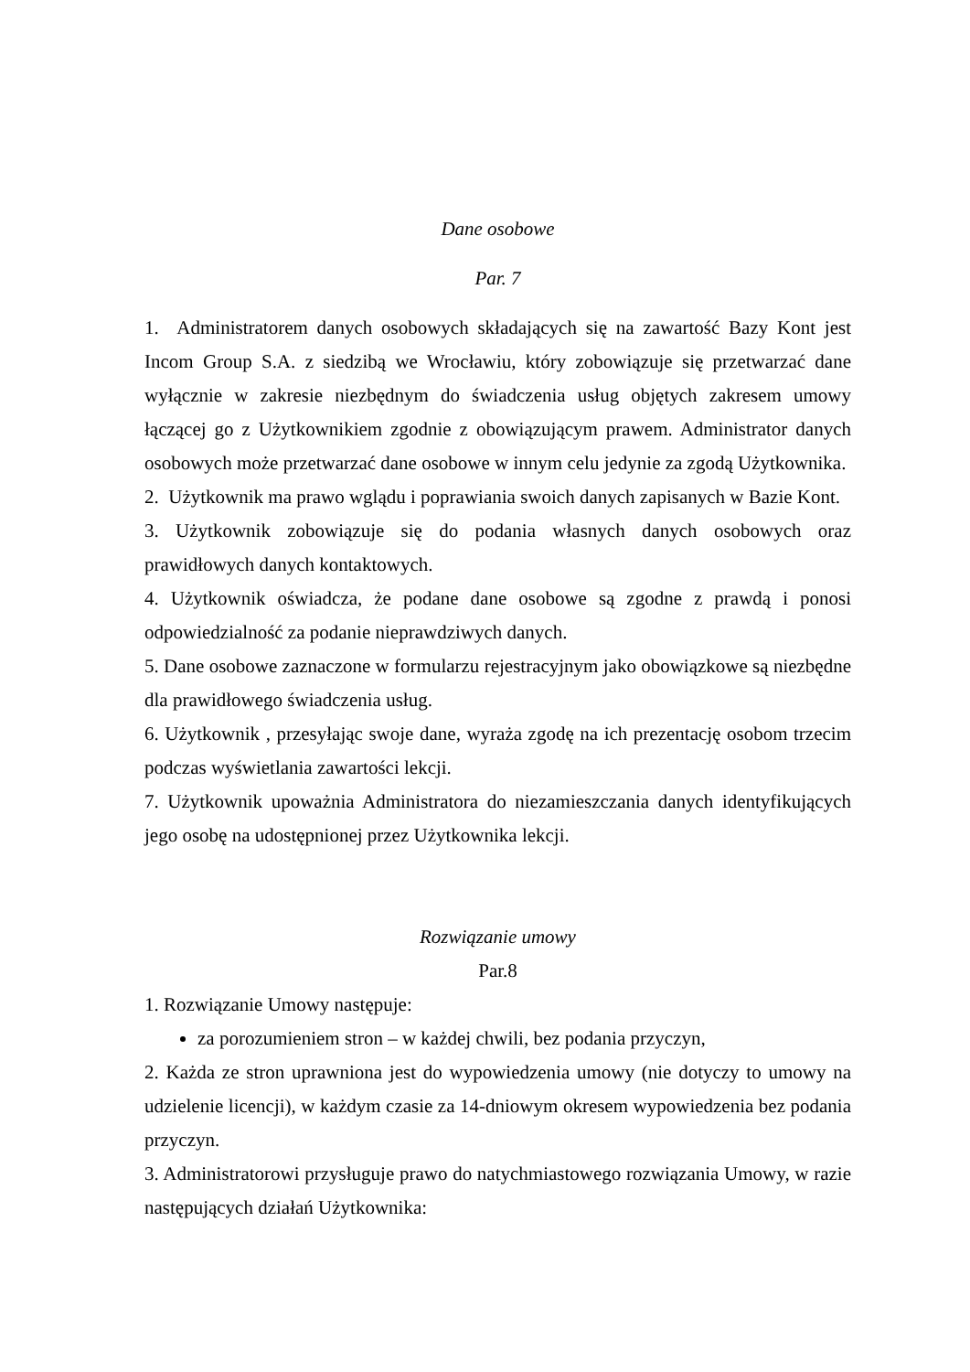Dane osobowe
Par. 7
1. Administratorem danych osobowych składających się na zawartość Bazy Kont jest Incom Group S.A. z siedzibą we Wrocławiu, który zobowiązuje się przetwarzać dane wyłącznie w zakresie niezbędnym do świadczenia usług objętych zakresem umowy łączącej go z Użytkownikiem zgodnie z obowiązującym prawem. Administrator danych osobowych może przetwarzać dane osobowe w innym celu jedynie za zgodą Użytkownika.
2. Użytkownik ma prawo wglądu i poprawiania swoich danych zapisanych w Bazie Kont.
3. Użytkownik zobowiązuje się do podania własnych danych osobowych oraz prawidłowych danych kontaktowych.
4. Użytkownik oświadcza, że podane dane osobowe są zgodne z prawdą i ponosi odpowiedzialność za podanie nieprawdziwych danych.
5. Dane osobowe zaznaczone w formularzu rejestracyjnym jako obowiązkowe są niezbędne dla prawidłowego świadczenia usług.
6. Użytkownik , przesyłając swoje dane, wyraża zgodę na ich prezentację osobom trzecim podczas wyświetlania zawartości lekcji.
7. Użytkownik upoważnia Administratora do niezamieszczania danych identyfikujących jego osobę na udostępnionej przez Użytkownika lekcji.
Rozwiązanie umowy
Par.8
1. Rozwiązanie Umowy następuje:
za porozumieniem stron – w każdej chwili, bez podania przyczyn,
2. Każda ze stron uprawniona jest do wypowiedzenia umowy (nie dotyczy to umowy na udzielenie licencji), w każdym czasie za 14-dniowym okresem wypowiedzenia bez podania przyczyn.
3. Administratorowi przysługuje prawo do natychmiastowego rozwiązania Umowy, w razie następujących działań Użytkownika: